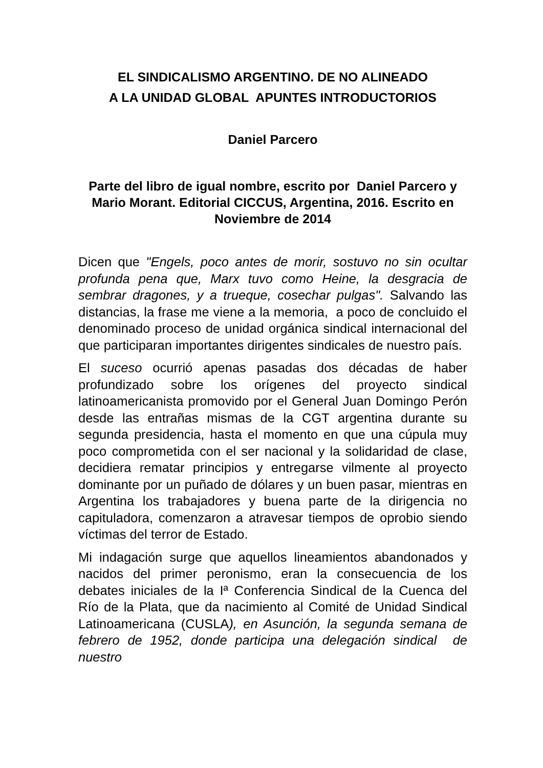EL SINDICALISMO ARGENTINO. DE NO ALINEADO
A LA UNIDAD GLOBAL APUNTES INTRODUCTORIOS
Daniel Parcero
Parte del libro de igual nombre, escrito por Daniel Parcero y Mario Morant. Editorial CICCUS, Argentina, 2016. Escrito en Noviembre de 2014
Dicen que "Engels, poco antes de morir, sostuvo no sin ocultar profunda pena que, Marx tuvo como Heine, la desgracia de sembrar dragones, y a trueque, cosechar pulgas". Salvando las distancias, la frase me viene a la memoria, a poco de concluido el denominado proceso de unidad orgánica sindical internacional del que participaran importantes dirigentes sindicales de nuestro país.
El suceso ocurrió apenas pasadas dos décadas de haber profundizado sobre los orígenes del proyecto sindical latinoamericanista promovido por el General Juan Domingo Perón desde las entrañas mismas de la CGT argentina durante su segunda presidencia, hasta el momento en que una cúpula muy poco comprometida con el ser nacional y la solidaridad de clase, decidiera rematar principios y entregarse vilmente al proyecto dominante por un puñado de dólares y un buen pasar, mientras en Argentina los trabajadores y buena parte de la dirigencia no capituladora, comenzaron a atravesar tiempos de oprobio siendo víctimas del terror de Estado.
Mi indagación surge que aquellos lineamientos abandonados y nacidos del primer peronismo, eran la consecuencia de los debates iniciales de la Iª Conferencia Sindical de la Cuenca del Río de la Plata, que da nacimiento al Comité de Unidad Sindical Latinoamericana (CUSLA), en Asunción, la segunda semana de febrero de 1952, donde participa una delegación sindical de nuestro